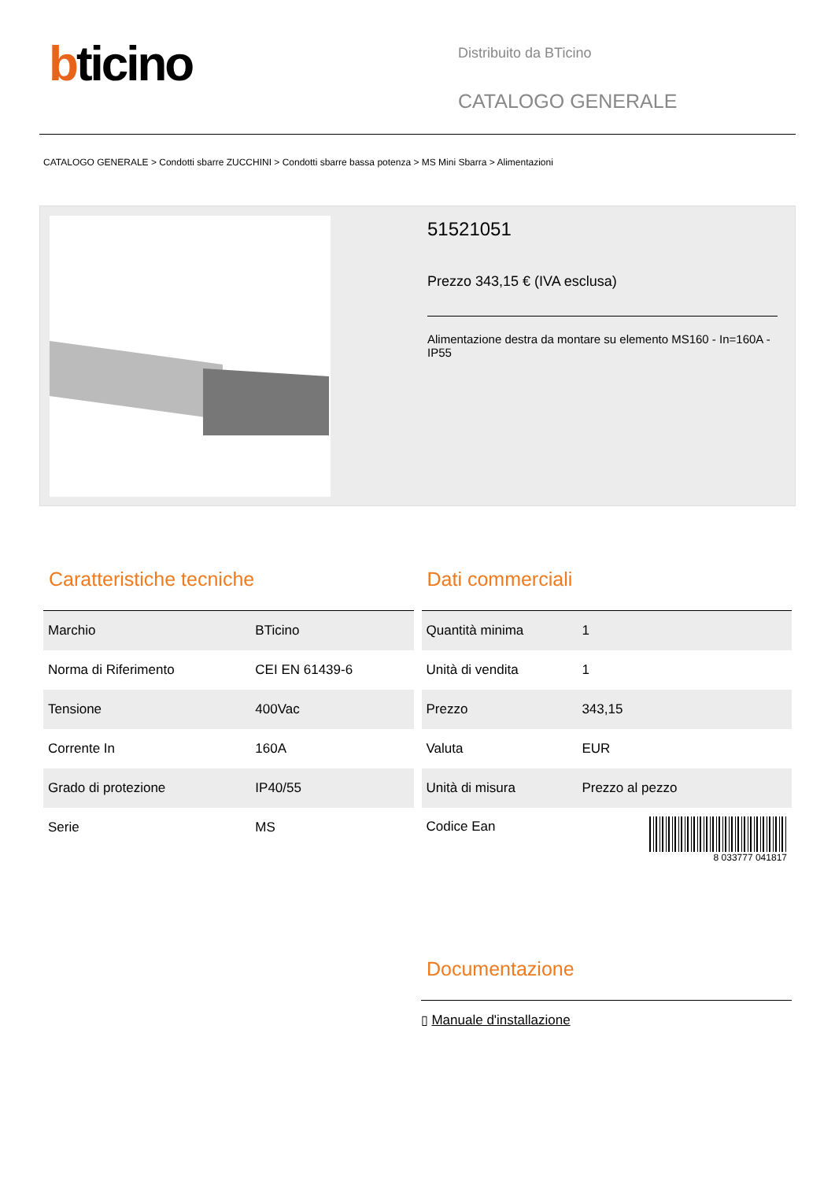bticino
Distribuito da BTicino
CATALOGO GENERALE
CATALOGO GENERALE > Condotti sbarre ZUCCHINI > Condotti sbarre bassa potenza > MS Mini Sbarra > Alimentazioni
51521051
Prezzo 343,15 € (IVA esclusa)
Alimentazione destra da montare su elemento MS160 - In=160A - IP55
Caratteristiche tecniche
| Marchio | BTicino |
| Norma di Riferimento | CEI EN 61439-6 |
| Tensione | 400Vac |
| Corrente In | 160A |
| Grado di protezione | IP40/55 |
| Serie | MS |
Dati commerciali
| Quantità minima | 1 |
| Unità di vendita | 1 |
| Prezzo | 343,15 |
| Valuta | EUR |
| Unità di misura | Prezzo al pezzo |
| Codice Ean | 8 033777 041817 |
Documentazione
▯ Manuale d'installazione